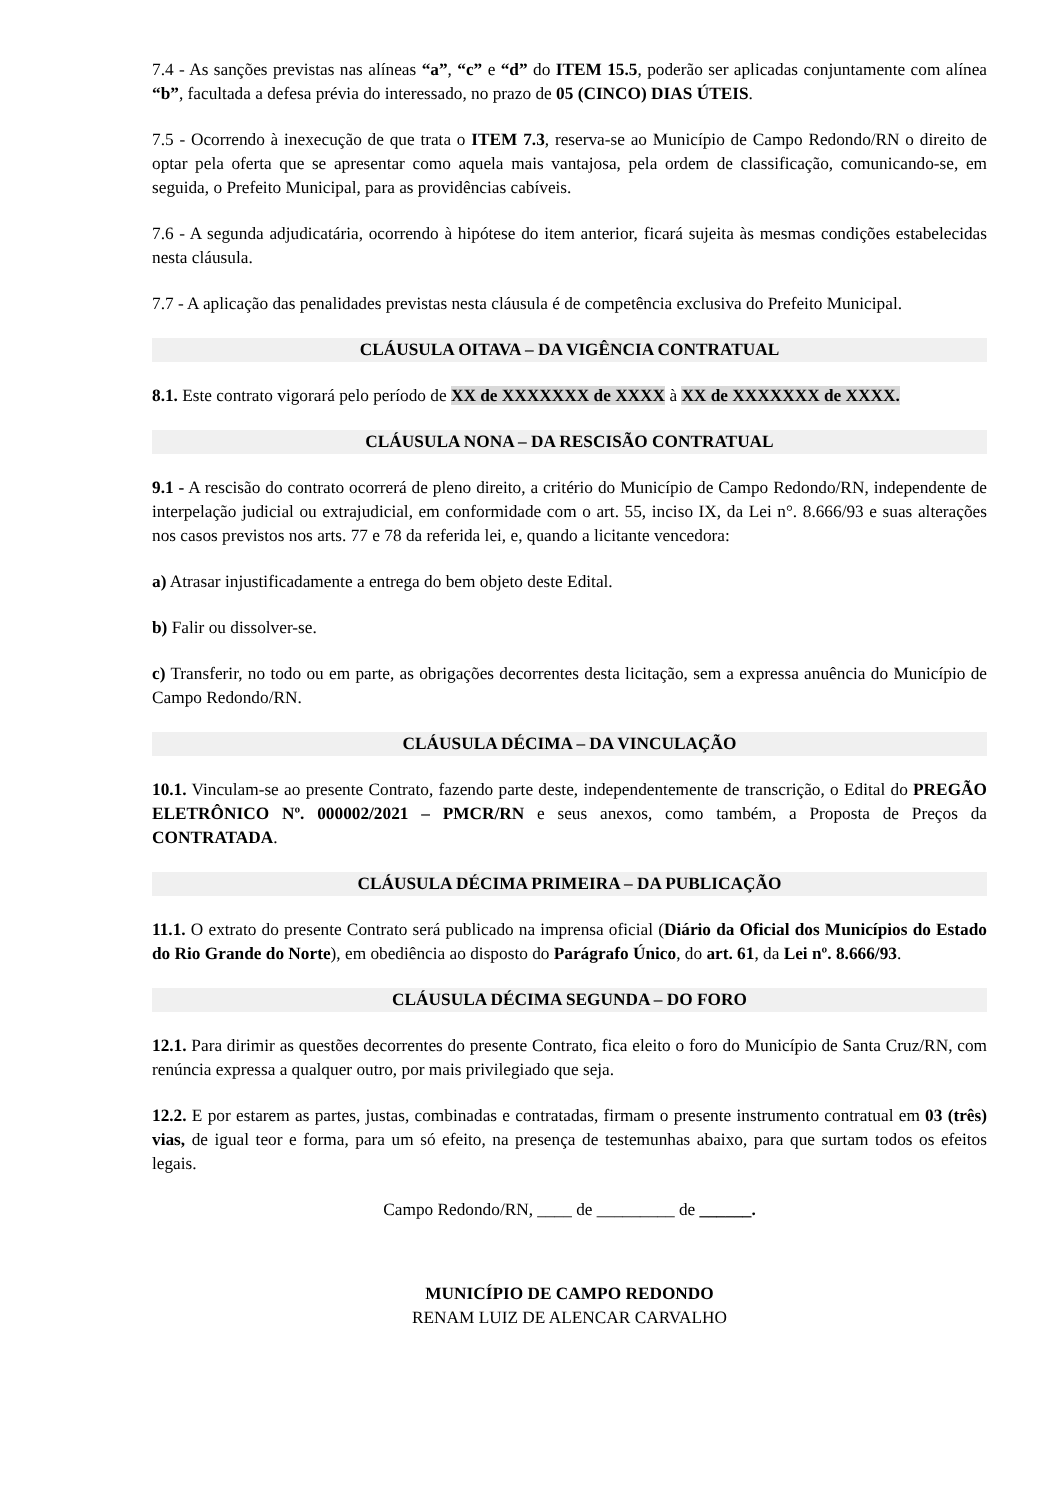7.4 - As sanções previstas nas alíneas “a”, “c” e “d” do ITEM 15.5, poderão ser aplicadas conjuntamente com alínea “b”, facultada a defesa prévia do interessado, no prazo de 05 (CINCO) DIAS ÚTEIS.
7.5 - Ocorrendo à inexecução de que trata o ITEM 7.3, reserva-se ao Município de Campo Redondo/RN o direito de optar pela oferta que se apresentar como aquela mais vantajosa, pela ordem de classificação, comunicando-se, em seguida, o Prefeito Municipal, para as providências cabíveis.
7.6 - A segunda adjudicatária, ocorrendo à hipótese do item anterior, ficará sujeita às mesmas condições estabelecidas nesta cláusula.
7.7 - A aplicação das penalidades previstas nesta cláusula é de competência exclusiva do Prefeito Municipal.
CLÁUSULA OITAVA – DA VIGÊNCIA CONTRATUAL
8.1. Este contrato vigorará pelo período de XX de XXXXXXX de XXXX à XX de XXXXXXX de XXXX.
CLÁUSULA NONA – DA RESCISÃO CONTRATUAL
9.1 - A rescisão do contrato ocorrerá de pleno direito, a critério do Município de Campo Redondo/RN, independente de interpelação judicial ou extrajudicial, em conformidade com o art. 55, inciso IX, da Lei n°. 8.666/93 e suas alterações nos casos previstos nos arts. 77 e 78 da referida lei, e, quando a licitante vencedora:
a) Atrasar injustificadamente a entrega do bem objeto deste Edital.
b) Falir ou dissolver-se.
c) Transferir, no todo ou em parte, as obrigações decorrentes desta licitação, sem a expressa anuência do Município de Campo Redondo/RN.
CLÁUSULA DÉCIMA – DA VINCULAÇÃO
10.1. Vinculam-se ao presente Contrato, fazendo parte deste, independentemente de transcrição, o Edital do PREGÃO ELETRÔNICO Nº. 000002/2021 – PMCR/RN e seus anexos, como também, a Proposta de Preços da CONTRATADA.
CLÁUSULA DÉCIMA PRIMEIRA – DA PUBLICAÇÃO
11.1. O extrato do presente Contrato será publicado na imprensa oficial (Diário da Oficial dos Municípios do Estado do Rio Grande do Norte), em obediência ao disposto do Parágrafo Único, do art. 61, da Lei nº. 8.666/93.
CLÁUSULA DÉCIMA SEGUNDA – DO FORO
12.1. Para dirimir as questões decorrentes do presente Contrato, fica eleito o foro do Município de Santa Cruz/RN, com renúncia expressa a qualquer outro, por mais privilegiado que seja.
12.2. E por estarem as partes, justas, combinadas e contratadas, firmam o presente instrumento contratual em 03 (três) vias, de igual teor e forma, para um só efeito, na presença de testemunhas abaixo, para que surtam todos os efeitos legais.
Campo Redondo/RN, ____ de _________ de ______.
MUNICÍPIO DE CAMPO REDONDO
RENAM LUIZ DE ALENCAR CARVALHO